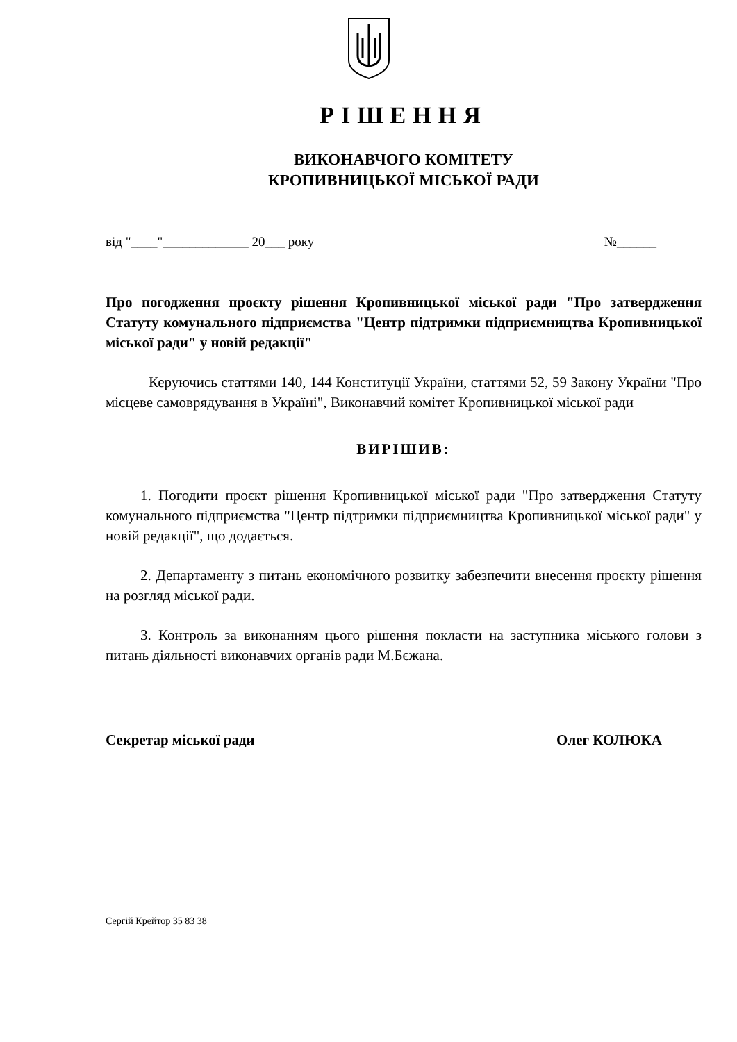РІШЕННЯ
ВИКОНАВЧОГО КОМІТЕТУ
КРОПИВНИЦЬКОЇ МІСЬКОЇ РАДИ
від "____"_____________ 20___ року №______
Про погодження проєкту рішення Кропивницької міської ради "Про затвердження Статуту комунального підприємства "Центр підтримки підприємництва Кропивницької міської ради" у новій редакції"
Керуючись статтями 140, 144 Конституції України, статтями 52, 59 Закону України "Про місцеве самоврядування в Україні", Виконавчий комітет Кропивницької міської ради
ВИРІШИВ:
1. Погодити проєкт рішення Кропивницької міської ради "Про затвердження Статуту комунального підприємства "Центр підтримки підприємництва Кропивницької міської ради" у новій редакції", що додається.
2. Департаменту з питань економічного розвитку забезпечити внесення проєкту рішення на розгляд міської ради.
3. Контроль за виконанням цього рішення покласти на заступника міського голови з питань діяльності виконавчих органів ради М.Бєжана.
Секретар міської ради Олег КОЛЮКА
Сергій Крейтор 35 83 38